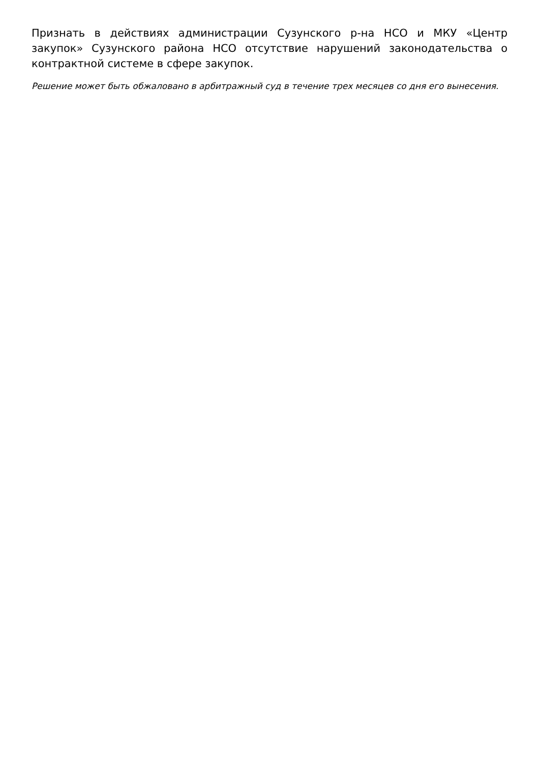Признать в действиях администрации Сузунского р-на НСО и МКУ «Центр закупок» Сузунского района НСО отсутствие нарушений законодательства о контрактной системе в сфере закупок.
Решение может быть обжаловано в арбитражный суд в течение трех месяцев со дня его вынесения.